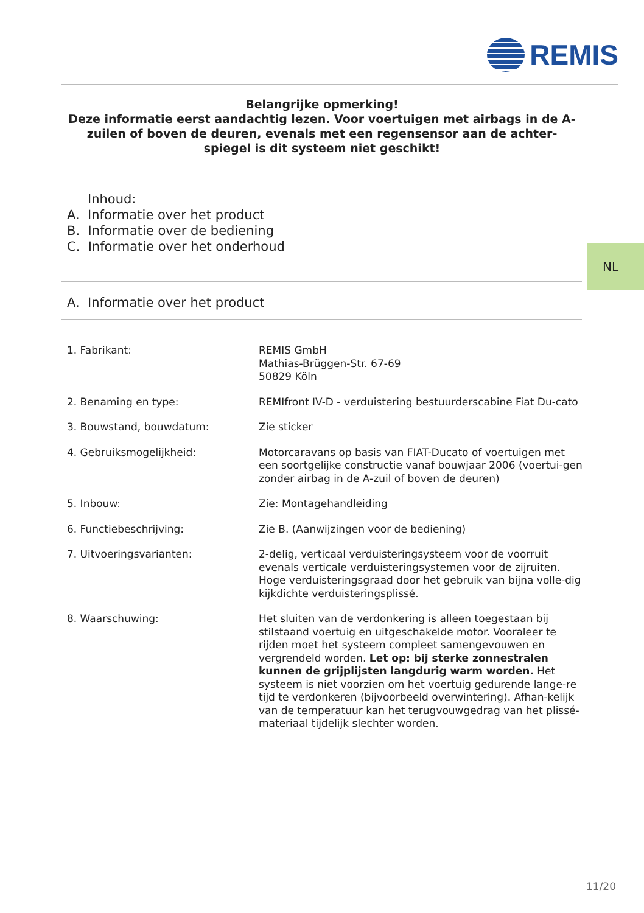REMIS
Belangrijke opmerking!
Deze informatie eerst aandachtig lezen. Voor voertuigen met airbags in de A-zuilen of boven de deuren, evenals met een regensensor aan de achter-spiegel is dit systeem niet geschikt!
Inhoud:
A. Informatie over het product
B. Informatie over de bediening
C. Informatie over het onderhoud
NL
A. Informatie over het product
| 1. Fabrikant: | REMIS GmbH Mathias-Brüggen-Str. 67-69 50829 Köln |
| 2. Benaming en type: | REMIfront IV-D - verduistering bestuurderscabine Fiat Du-cato |
| 3. Bouwstand, bouwdatum: | Zie sticker |
| 4. Gebruiksmogelijkheid: | Motorcaravans op basis van FIAT-Ducato of voertuigen met een soortgelijke constructie vanaf bouwjaar 2006 (voertui-gen zonder airbag in de A-zuil of boven de deuren) |
| 5. Inbouw: | Zie: Montagehandleiding |
| 6. Functiebeschrijving: | Zie B. (Aanwijzingen voor de bediening) |
| 7. Uitvoeringsvarianten: | 2-delig, verticaal verduisteringsysteem voor de voorruit evenals verticale verduisteringsystemen voor de zijruiten. Hoge verduisteringsgraad door het gebruik van bijna volle-dig kijkdichte verduisteringsplissé. |
| 8. Waarschuwing: | Het sluiten van de verdonkering is alleen toegestaan bij stilstaand voertuig en uitgeschakelde motor. Vooraleer te rijden moet het systeem compleet samengevouwen en vergrendeld worden. Let op: bij sterke zonnestralen kunnen de grijplijsten langdurig warm worden. Het systeem is niet voorzien om het voertuig gedurende lange-re tijd te verdonkeren (bijvoorbeeld overwintering). Afhan-kelijk van de temperatuur kan het terugvouwgedrag van het plissé-materiaal tijdelijk slechter worden. |
11/20